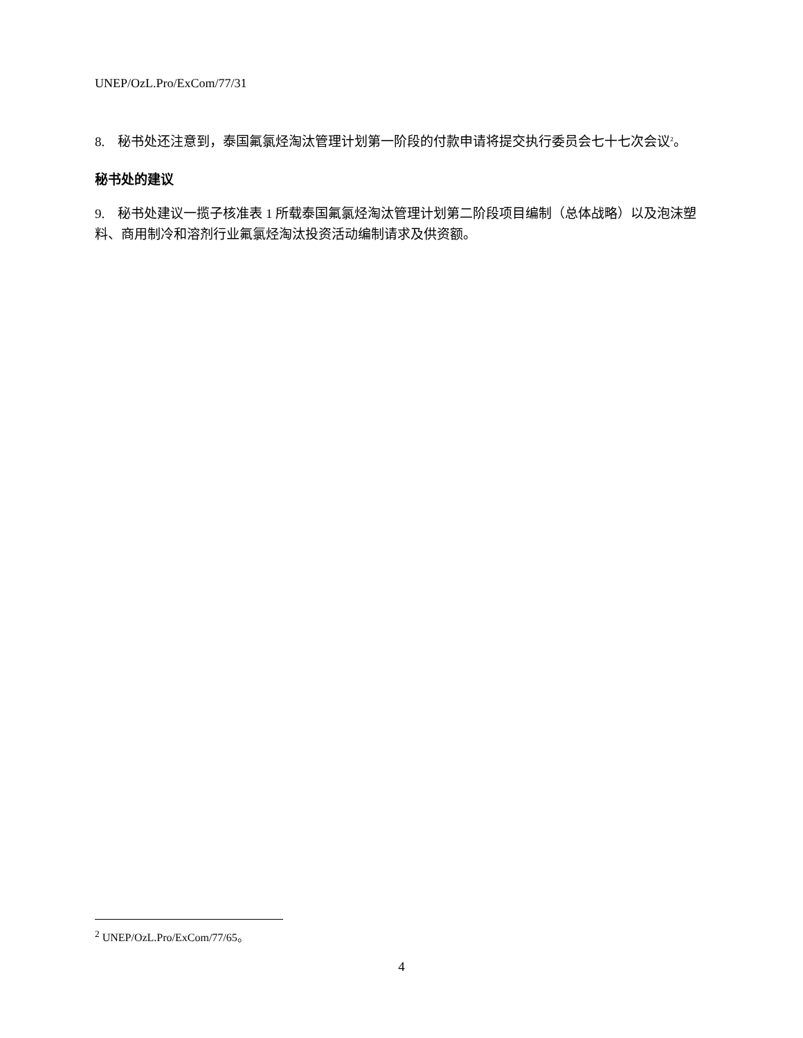UNEP/OzL.Pro/ExCom/77/31
8. 秘书处还注意到，泰国氟氯烃淘汰管理计划第一阶段的付款申请将提交执行委员会七十七次会议<sup>2</sup>。
秘书处的建议
9. 秘书处建议一揽子核准表 1 所载泰国氟氯烃淘汰管理计划第二阶段项目编制（总体战略）以及泡沫塑料、商用制冷和溶剂行业氟氯烃淘汰投资活动编制请求及供资额。
<sup>2</sup> UNEP/OzL.Pro/ExCom/77/65。
4